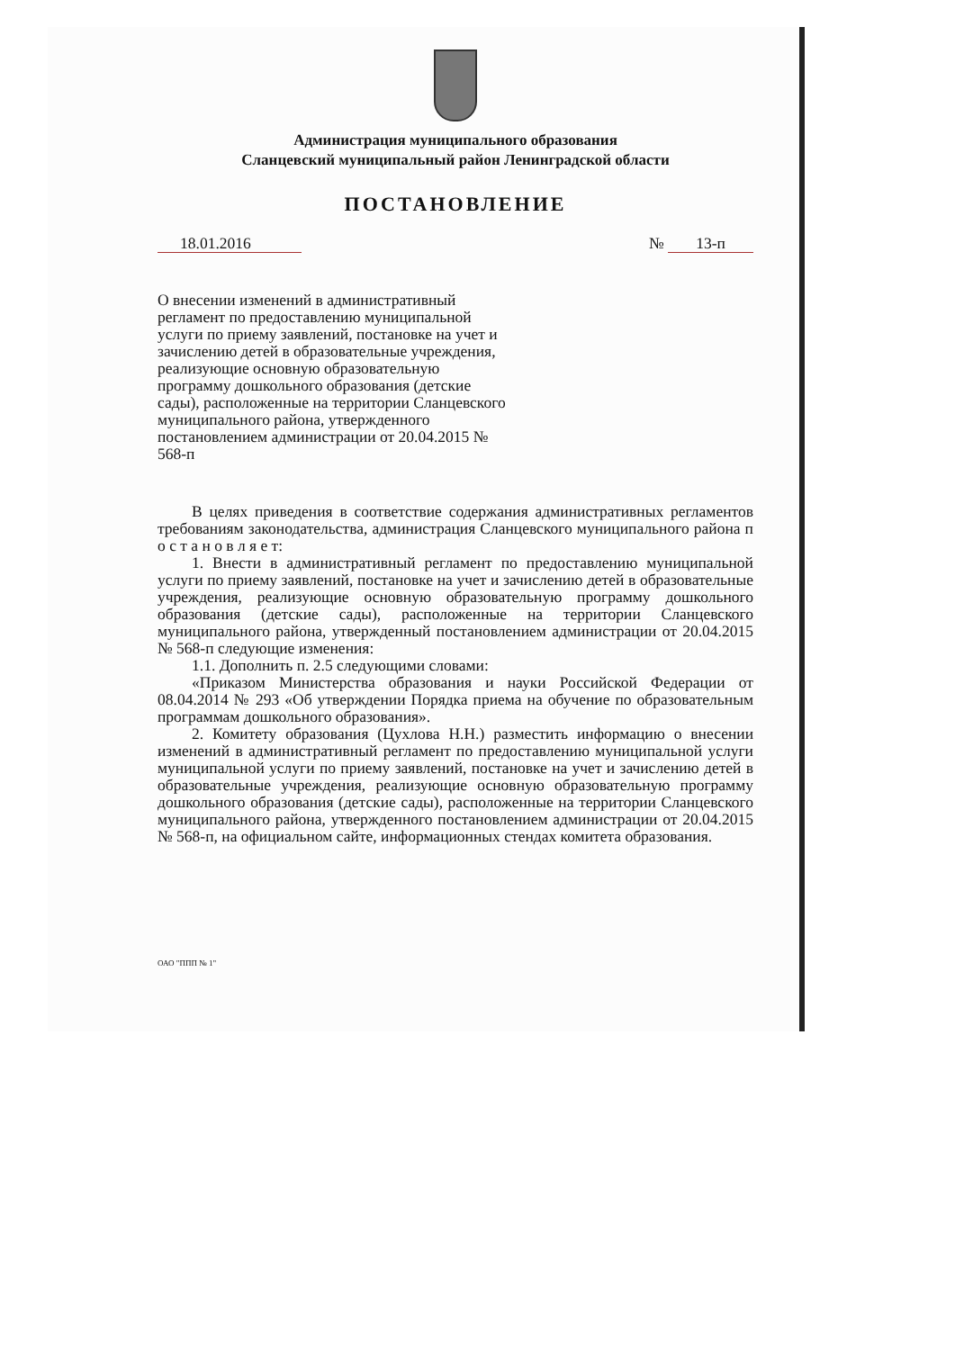Администрация муниципального образования
Сланцевский муниципальный район Ленинградской области
ПОСТАНОВЛЕНИЕ
18.01.2016 № 13-п
О внесении изменений в административный регламент по предоставлению муниципальной услуги по приему заявлений, постановке на учет и зачислению детей в образовательные учреждения, реализующие основную образовательную программу дошкольного образования (детские сады), расположенные на территории Сланцевского муниципального района, утвержденного постановлением администрации от 20.04.2015 № 568-п
В целях приведения в соответствие содержания административных регламентов требованиям законодательства, администрация Сланцевского муниципального района п о с т а н о в л я е т:
1. Внести в административный регламент по предоставлению муниципальной услуги по приему заявлений, постановке на учет и зачислению детей в образовательные учреждения, реализующие основную образовательную программу дошкольного образования (детские сады), расположенные на территории Сланцевского муниципального района, утвержденный постановлением администрации от 20.04.2015 № 568-п следующие изменения:
1.1. Дополнить п. 2.5 следующими словами:
«Приказом Министерства образования и науки Российской Федерации от 08.04.2014 № 293 «Об утверждении Порядка приема на обучение по образовательным программам дошкольного образования».
2. Комитету образования (Цухлова Н.Н.) разместить информацию о внесении изменений в административный регламент по предоставлению муниципальной услуги муниципальной услуги по приему заявлений, постановке на учет и зачислению детей в образовательные учреждения, реализующие основную образовательную программу дошкольного образования (детские сады), расположенные на территории Сланцевского муниципального района, утвержденного постановлением администрации от 20.04.2015 № 568-п, на официальном сайте, информационных стендах комитета образования.
ОАО "ППП № 1"